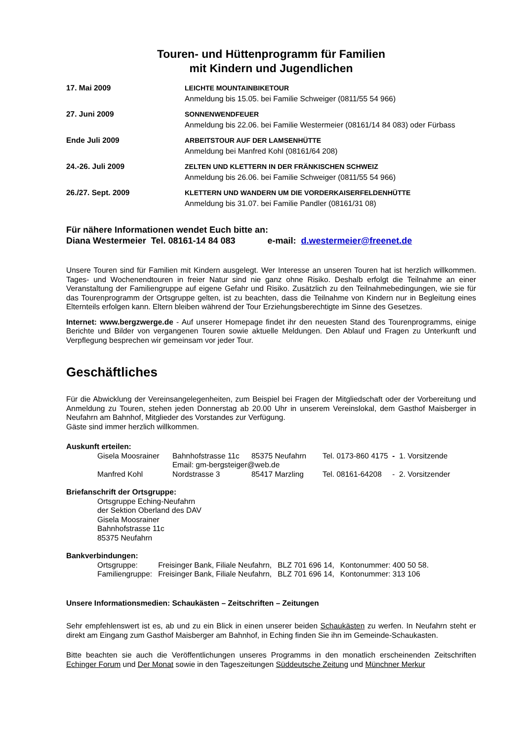Touren- und Hüttenprogramm für Familien
mit Kindern und Jugendlichen
| 17. Mai 2009 | LEICHTE MOUNTAINBIKETOUR Anmeldung bis 15.05. bei Familie Schweiger (0811/55 54 966) |
| 27. Juni 2009 | SONNENWENDFEUER Anmeldung bis 22.06. bei Familie Westermeier (08161/14 84 083) oder Fürbass |
| Ende Juli 2009 | ARBEITSTOUR AUF DER LAMSENHÜTTE Anmeldung bei Manfred Kohl (08161/64 208) |
| 24.-26. Juli 2009 | ZELTEN UND KLETTERN IN DER FRÄNKISCHEN SCHWEIZ Anmeldung bis 26.06. bei Familie Schweiger (0811/55 54 966) |
| 26./27. Sept. 2009 | KLETTERN UND WANDERN UM DIE VORDERKAISERFELDENHÜTTE Anmeldung bis 31.07. bei Familie Pandler (08161/31 08) |
Für nähere Informationen wendet Euch bitte an:
Diana Westermeier Tel. 08161-14 84 083 e-mail: d.westermeier@freenet.de
Unsere Touren sind für Familien mit Kindern ausgelegt. Wer Interesse an unseren Touren hat ist herzlich willkommen. Tages- und Wochenendtouren in freier Natur sind nie ganz ohne Risiko. Deshalb erfolgt die Teilnahme an einer Veranstaltung der Familiengruppe auf eigene Gefahr und Risiko. Zusätzlich zu den Teilnahmebedingungen, wie sie für das Tourenprogramm der Ortsgruppe gelten, ist zu beachten, dass die Teilnahme von Kindern nur in Begleitung eines Elternteils erfolgen kann. Eltern bleiben während der Tour Erziehungsberechtigte im Sinne des Gesetzes.
Internet: www.bergzwerge.de - Auf unserer Homepage findet ihr den neuesten Stand des Tourenprogramms, einige Berichte und Bilder von vergangenen Touren sowie aktuelle Meldungen. Den Ablauf und Fragen zu Unterkunft und Verpflegung besprechen wir gemeinsam vor jeder Tour.
Geschäftliches
Für die Abwicklung der Vereinsangelegenheiten, zum Beispiel bei Fragen der Mitgliedschaft oder der Vorbereitung und Anmeldung zu Touren, stehen jeden Donnerstag ab 20.00 Uhr in unserem Vereinslokal, dem Gasthof Maisberger in Neufahrn am Bahnhof, Mitglieder des Vorstandes zur Verfügung.
Gäste sind immer herzlich willkommen.
Auskunft erteilen:
| Gisela Moosrainer | Bahnhofstrasse 11c | 85375 Neufahrn | Tel. 0173-860 4175 - 1. Vorsitzende |
| | Email: gm-bergsteiger@web.de | | |
| Manfred Kohl | Nordstrasse 3 | 85417 Marzling | Tel. 08161-64208 - 2. Vorsitzender |
Briefanschrift der Ortsgruppe:
Ortsgruppe Eching-Neufahrn
der Sektion Oberland des DAV
Gisela Moosrainer
Bahnhofstrasse 11c
85375 Neufahrn
Bankverbindungen:
| Ortsgruppe: | Freisinger Bank, Filiale Neufahrn, | BLZ 701 696 14, | Kontonummer: 400 50 58. |
| Familiengruppe: | Freisinger Bank, Filiale Neufahrn, | BLZ 701 696 14, | Kontonummer: 313 106 |
Unsere Informationsmedien: Schaukästen – Zeitschriften – Zeitungen
Sehr empfehlenswert ist es, ab und zu ein Blick in einen unserer beiden Schaukästen zu werfen. In Neufahrn steht er direkt am Eingang zum Gasthof Maisberger am Bahnhof, in Eching finden Sie ihn im Gemeinde-Schaukasten.
Bitte beachten sie auch die Veröffentlichungen unseres Programms in den monatlich erscheinenden Zeitschriften Echinger Forum und Der Monat sowie in den Tageszeitungen Süddeutsche Zeitung und Münchner Merkur